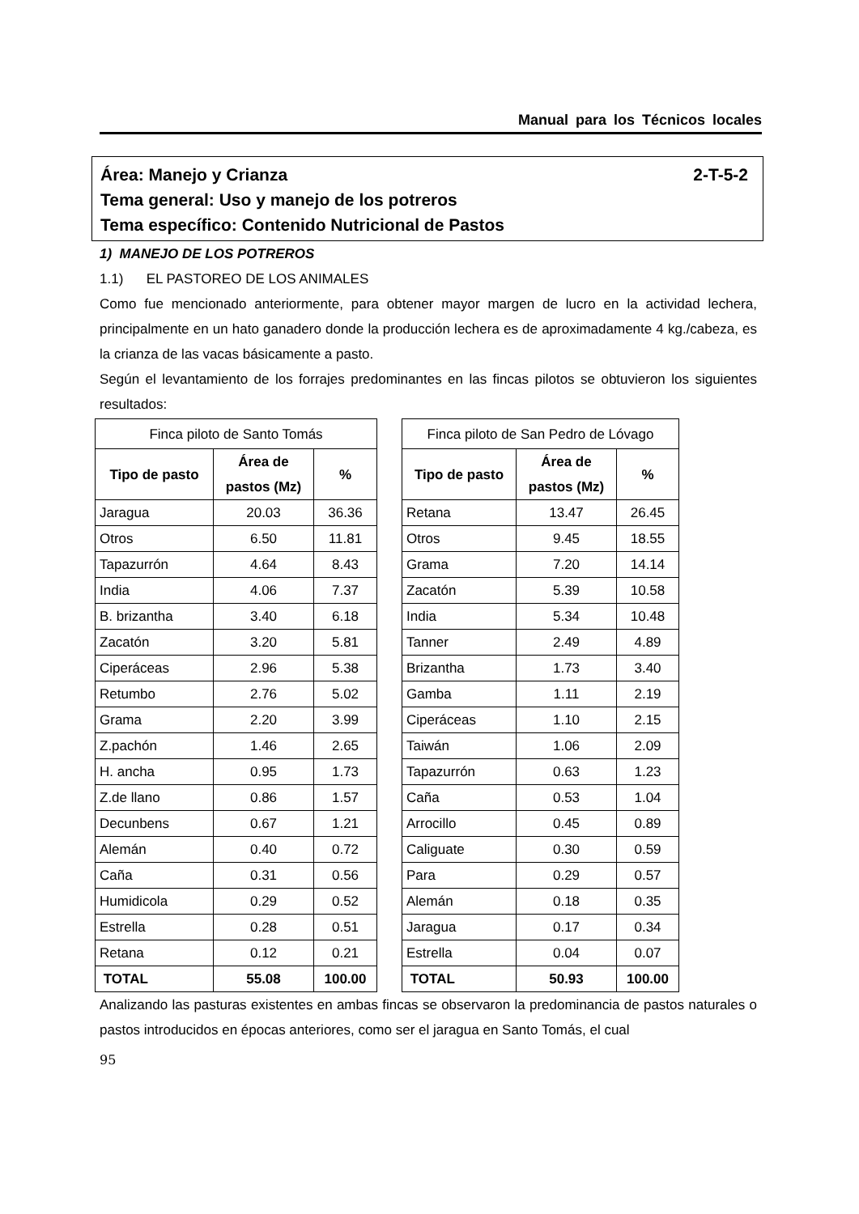Manual para los Técnicos locales
2-T-5-2 Área: Manejo y Crianza
Tema general: Uso y manejo de los potreros
Tema específico: Contenido Nutricional de Pastos
1) MANEJO DE LOS POTREROS
1.1) EL PASTOREO DE LOS ANIMALES
Como fue mencionado anteriormente, para obtener mayor margen de lucro en la actividad lechera, principalmente en un hato ganadero donde la producción lechera es de aproximadamente 4 kg./cabeza, es la crianza de las vacas básicamente a pasto.
Según el levantamiento de los forrajes predominantes en las fincas pilotos se obtuvieron los siguientes resultados:
| Finca piloto de Santo Tomás | | |
| Tipo de pasto | Área de pastos (Mz) | % |
| Jaragua | 20.03 | 36.36 |
| Otros | 6.50 | 11.81 |
| Tapazurrón | 4.64 | 8.43 |
| India | 4.06 | 7.37 |
| B. brizantha | 3.40 | 6.18 |
| Zacatón | 3.20 | 5.81 |
| Ciperáceas | 2.96 | 5.38 |
| Retumbo | 2.76 | 5.02 |
| Grama | 2.20 | 3.99 |
| Z.pachón | 1.46 | 2.65 |
| H. ancha | 0.95 | 1.73 |
| Z.de llano | 0.86 | 1.57 |
| Decunbens | 0.67 | 1.21 |
| Alemán | 0.40 | 0.72 |
| Caña | 0.31 | 0.56 |
| Humidicola | 0.29 | 0.52 |
| Estrella | 0.28 | 0.51 |
| Retana | 0.12 | 0.21 |
| TOTAL | 55.08 | 100.00 |
| Finca piloto de San Pedro de Lóvago | | |
| Tipo de pasto | Área de pastos (Mz) | % |
| Retana | 13.47 | 26.45 |
| Otros | 9.45 | 18.55 |
| Grama | 7.20 | 14.14 |
| Zacatón | 5.39 | 10.58 |
| India | 5.34 | 10.48 |
| Tanner | 2.49 | 4.89 |
| Brizantha | 1.73 | 3.40 |
| Gamba | 1.11 | 2.19 |
| Ciperáceas | 1.10 | 2.15 |
| Taiwán | 1.06 | 2.09 |
| Tapazurrón | 0.63 | 1.23 |
| Caña | 0.53 | 1.04 |
| Arrocillo | 0.45 | 0.89 |
| Caliguate | 0.30 | 0.59 |
| Para | 0.29 | 0.57 |
| Alemán | 0.18 | 0.35 |
| Jaragua | 0.17 | 0.34 |
| Estrella | 0.04 | 0.07 |
| TOTAL | 50.93 | 100.00 |
Analizando las pasturas existentes en ambas fincas se observaron la predominancia de pastos naturales o pastos introducidos en épocas anteriores, como ser el jaragua en Santo Tomás, el cual
95